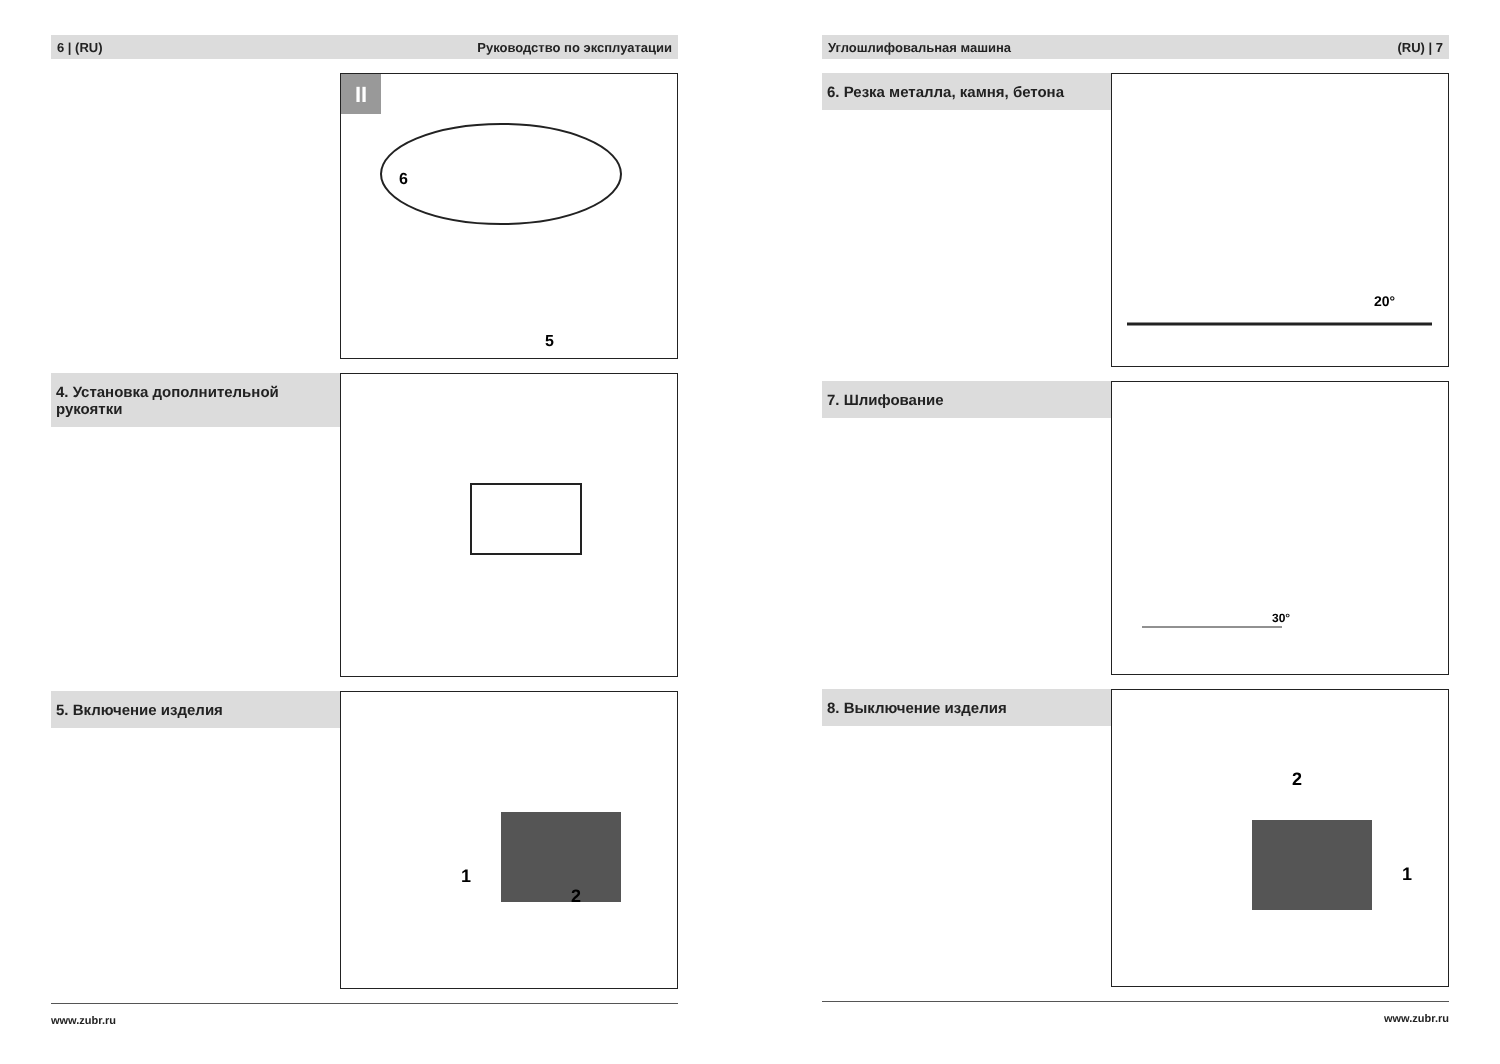6 | (RU) Руководство по эксплуатации
II
6
5
4. Установка дополнительной рукоятки
5. Включение изделия
1
2
www.zubr.ru
Углошлифовальная машина (RU) | 7
6. Резка металла, камня, бетона
20°
7. Шлифование
30°
8. Выключение изделия
2
1
www.zubr.ru